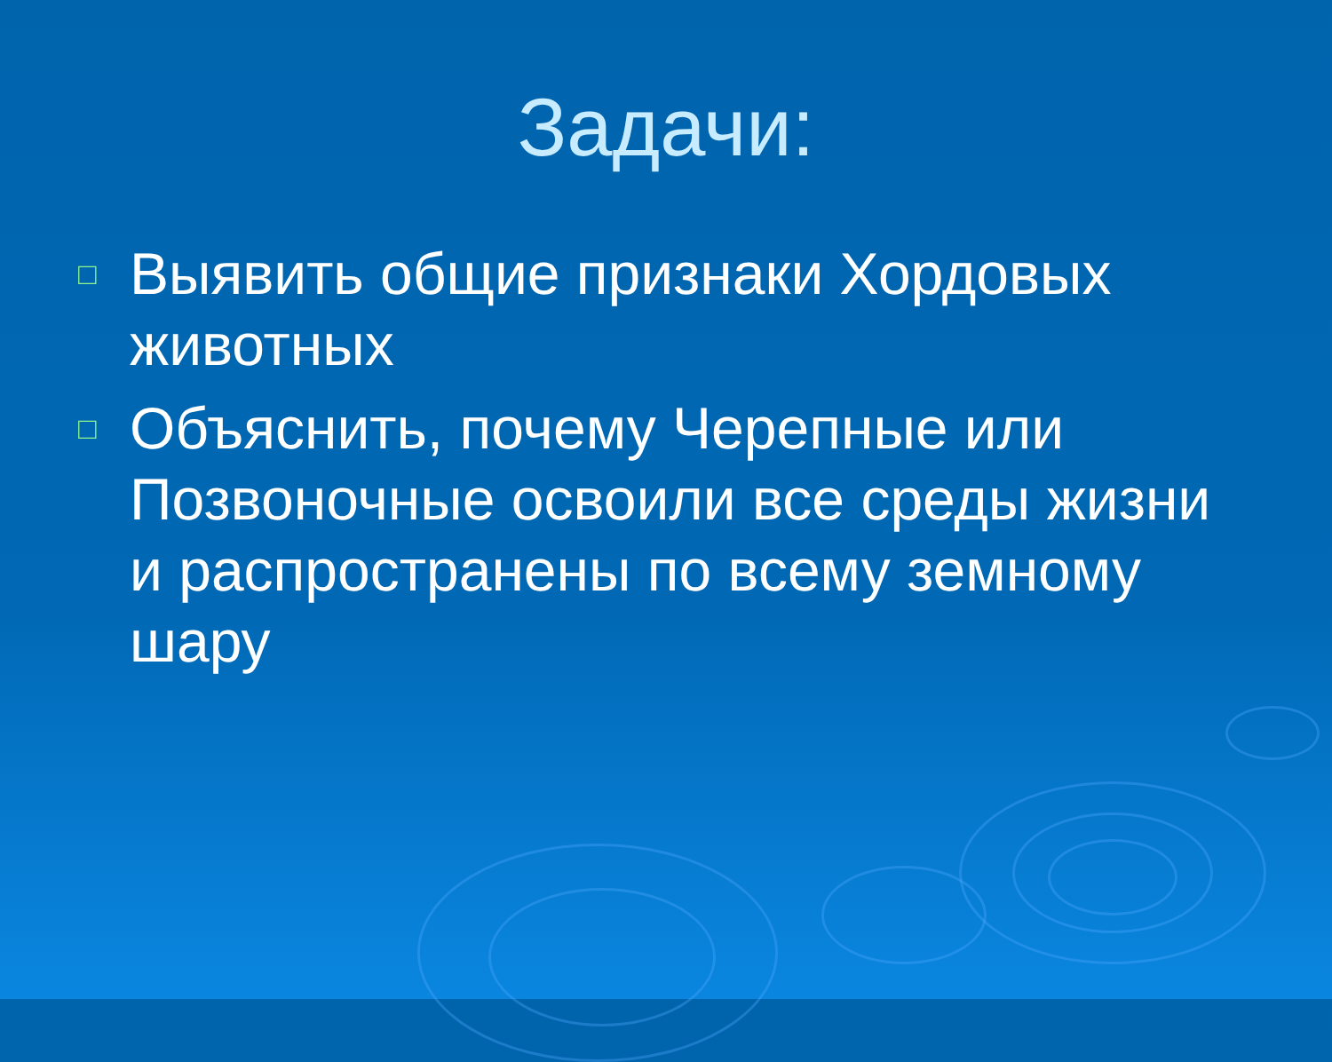Задачи:
□ Выявить общие признаки Хордовых животных
□ Объяснить, почему Черепные или Позвоночные освоили все среды жизни и распространены по всему земному шару